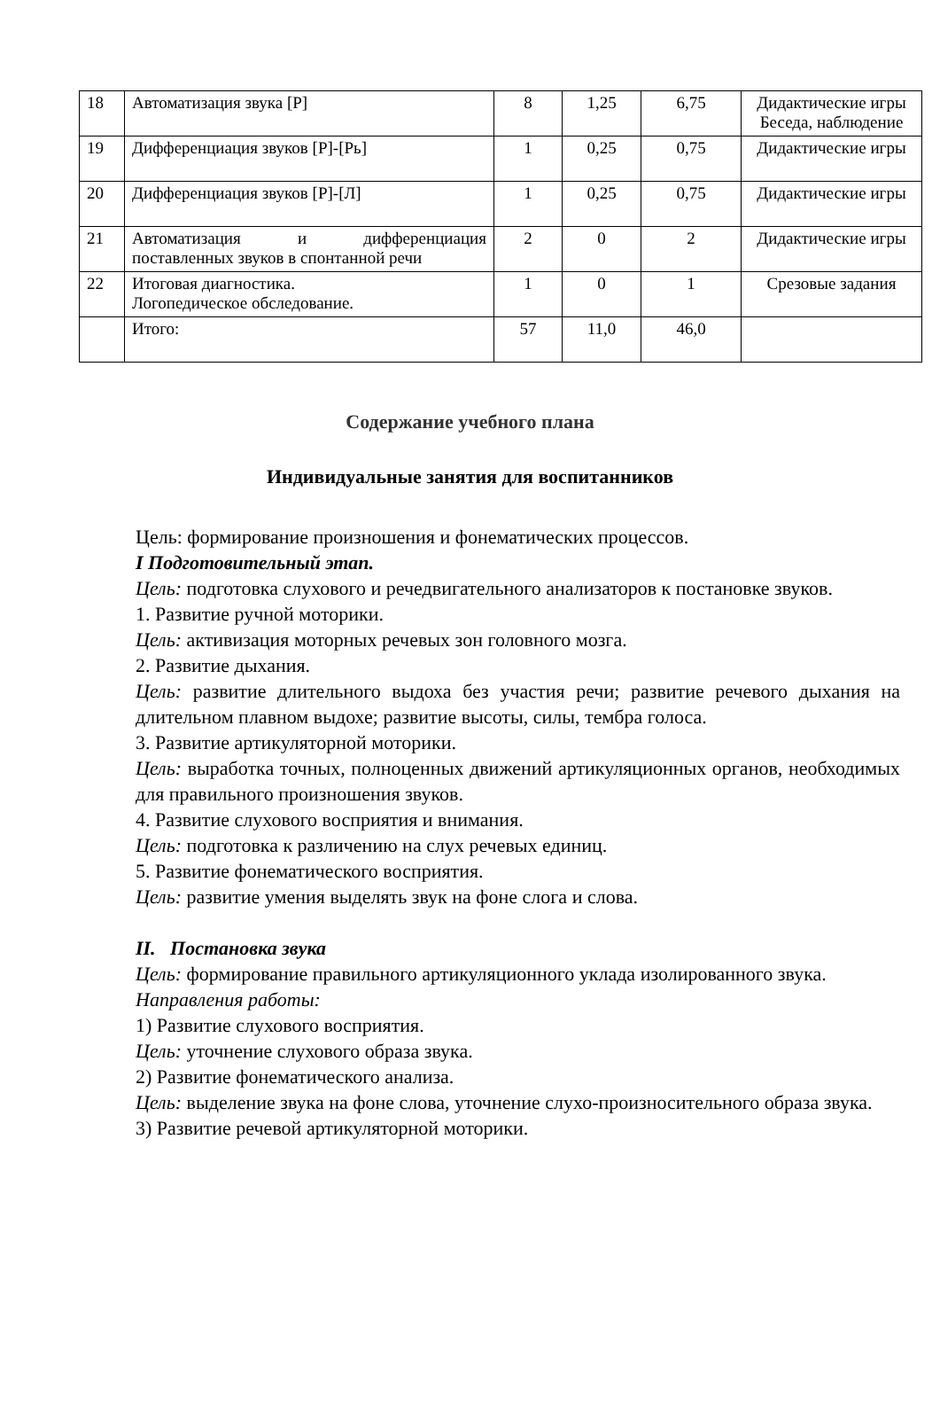| 18 | Автоматизация звука [Р] | 8 | 1,25 | 6,75 | Дидактические игры Беседа, наблюдение |
| 19 | Дифференциация звуков [Р]-[Рь] | 1 | 0,25 | 0,75 | Дидактические игры |
| 20 | Дифференциация звуков [Р]-[Л] | 1 | 0,25 | 0,75 | Дидактические игры |
| 21 | Автоматизация и дифференциация поставленных звуков в спонтанной речи | 2 | 0 | 2 | Дидактические игры |
| 22 | Итоговая диагностика. Логопедическое обследование. | 1 | 0 | 1 | Срезовые задания |
| | Итого: | 57 | 11,0 | 46,0 | |
Содержание учебного плана
Индивидуальные занятия для воспитанников
Цель: формирование произношения и фонематических процессов.
I Подготовительный этап.
Цель: подготовка слухового и речедвигательного анализаторов к постановке звуков.
1. Развитие ручной моторики.
Цель: активизация моторных речевых зон головного мозга.
2. Развитие дыхания.
Цель: развитие длительного выдоха без участия речи; развитие речевого дыхания на длительном плавном выдохе; развитие высоты, силы, тембра голоса.
3. Развитие артикуляторной моторики.
Цель: выработка точных, полноценных движений артикуляционных органов, необходимых для правильного произношения звуков.
4. Развитие слухового восприятия и внимания.
Цель: подготовка к различению на слух речевых единиц.
5. Развитие фонематического восприятия.
Цель: развитие умения выделять звук на фоне слога и слова.
II. Постановка звука
Цель: формирование правильного артикуляционного уклада изолированного звука.
Направления работы:
1) Развитие слухового восприятия.
Цель: уточнение слухового образа звука.
2) Развитие фонематического анализа.
Цель: выделение звука на фоне слова, уточнение слухо-произносительного образа звука.
3) Развитие речевой артикуляторной моторики.